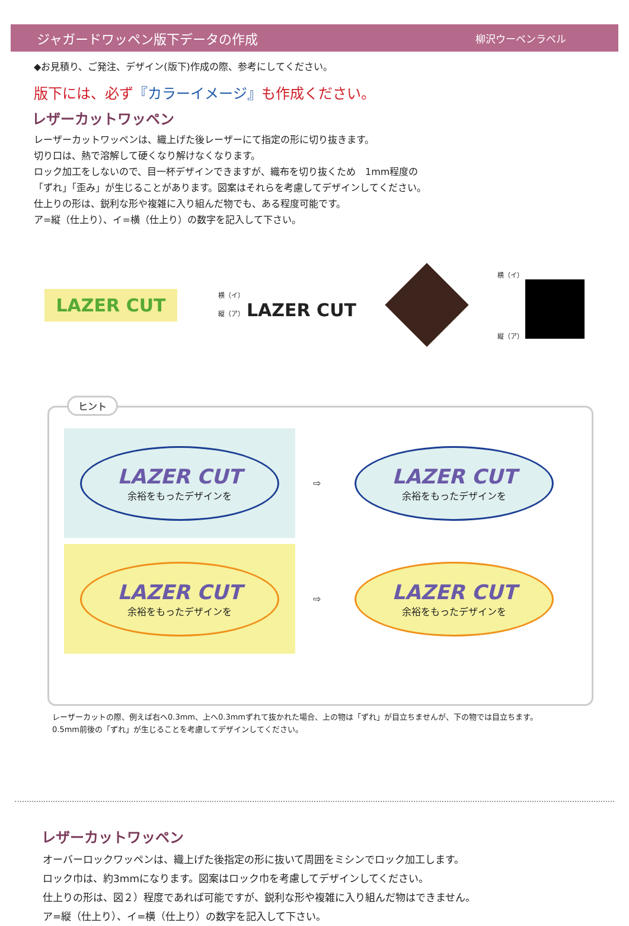ジャガードワッペン版下データの作成
柳沢ウーベンラベル
◆お見積り、ご発注、デザイン(版下)作成の際、参考にしてください。
版下には、必ず『カラーイメージ』も作成ください。
レザーカットワッペン
レーザーカットワッペンは、織上げた後レーザーにて指定の形に切り抜きます。
切り口は、熱で溶解して硬くなり解けなくなります。
ロック加工をしないので、目一杯デザインできますが、織布を切り抜くため　1mm程度の
「ずれ」「歪み」が生じることがあります。図案はそれらを考慮してデザインしてください。
仕上りの形は、鋭利な形や複雑に入り組んだ物でも、ある程度可能です。
ア=縦（仕上り）、イ=横（仕上り）の数字を記入して下さい。
LAZER CUT
横（イ）
縦（ア） LAZER CUT
横（イ）
縦（ア）
ヒント
LAZER CUT
余裕をもったデザインを
⇨
LAZER CUT
余裕をもったデザインを
LAZER CUT
余裕をもったデザインを
⇨
LAZER CUT
余裕をもったデザインを
レーザーカットの際、例えば右へ0.3mm、上へ0.3mmずれて抜かれた場合、上の物は「ずれ」が目立ちませんが、下の物では目立ちます。
0.5mm前後の「ずれ」が生じることを考慮してデザインしてください。
レザーカットワッペン
オーバーロックワッペンは、織上げた後指定の形に抜いて周囲をミシンでロック加工します。
ロック巾は、約3mmになります。図案はロック巾を考慮してデザインしてください。
仕上りの形は、図２）程度であれば可能ですが、鋭利な形や複雑に入り組んだ物はできません。
ア=縦（仕上り）、イ=横（仕上り）の数字を記入して下さい。